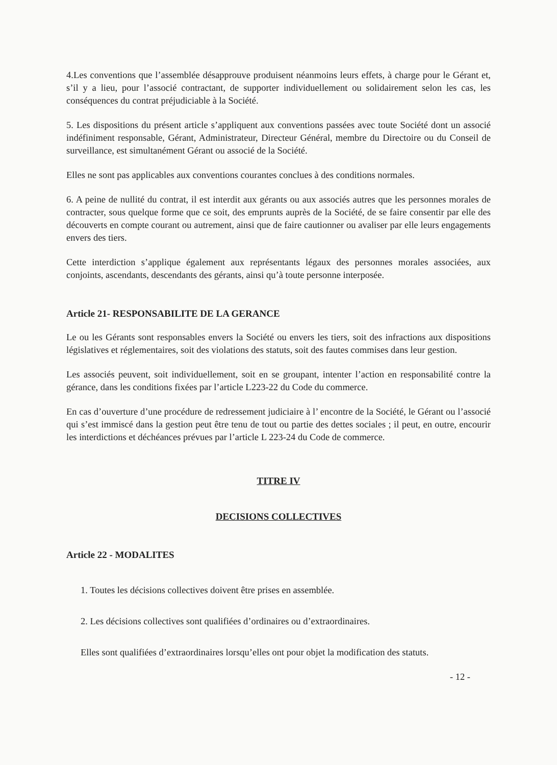4.Les conventions que l’assemblée désapprouve produisent néanmoins leurs effets, à charge pour le Gérant et, s’il y a lieu, pour l’associé contractant, de supporter individuellement ou solidairement selon les cas, les conséquences du contrat préjudiciable à la Société.
5. Les dispositions du présent article s’appliquent aux conventions passées avec toute Société dont un associé indéfiniment responsable, Gérant, Administrateur, Directeur Général, membre du Directoire ou du Conseil de surveillance, est simultanément Gérant ou associé de la Société.
Elles ne sont pas applicables aux conventions courantes conclues à des conditions normales.
6. A peine de nullité du contrat, il est interdit aux gérants ou aux associés autres que les personnes morales de contracter, sous quelque forme que ce soit, des emprunts auprès de la Société, de se faire consentir par elle des découverts en compte courant ou autrement, ainsi que de faire cautionner ou avaliser par elle leurs engagements envers des tiers.
Cette interdiction s’applique également aux représentants légaux des personnes morales associées, aux conjoints, ascendants, descendants des gérants, ainsi qu’à toute personne interposée.
Article 21- RESPONSABILITE DE LA GERANCE
Le ou les Gérants sont responsables envers la Société ou envers les tiers, soit des infractions aux dispositions législatives et réglementaires, soit des violations des statuts, soit des fautes commises dans leur gestion.
Les associés peuvent, soit individuellement, soit en se groupant, intenter l’action en responsabilité contre la gérance, dans les conditions fixées par l’article L223-22 du Code du commerce.
En cas d’ouverture d’une procédure de redressement judiciaire à l’ encontre de la Société, le Gérant ou l’associé qui s’est immiscé dans la gestion peut être tenu de tout ou partie des dettes sociales ; il peut, en outre, encourir les interdictions et déchéances prévues par l’article L 223-24 du Code de commerce.
TITRE IV
DECISIONS COLLECTIVES
Article 22 - MODALITES
1. Toutes les décisions collectives doivent être prises en assemblée.
2. Les décisions collectives sont qualifiées d’ordinaires ou d’extraordinaires.
Elles sont qualifiées d’extraordinaires lorsqu’elles ont pour objet la modification des statuts.
- 12 -